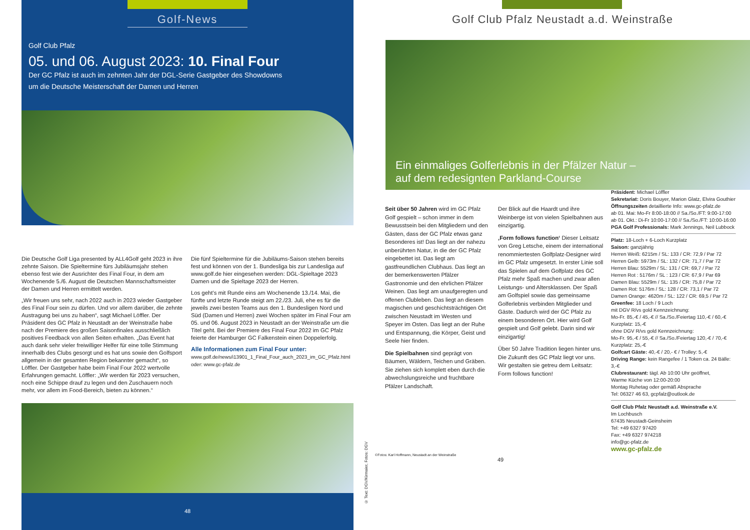Golf-News
Golf Club Pfalz
05. und 06. August 2023: 10. Final Four
Der GC Pfalz ist auch im zehnten Jahr der DGL-Serie Gastgeber des Showdowns
um die Deutsche Meisterschaft der Damen und Herren
Die Deutsche Golf Liga presented by ALL4Golf geht 2023 in ihre zehnte Saison. Die Spieltermine fürs Jubiläumsjahr stehen ebenso fest wie der Ausrichter des Final Four, in dem am Wochenende 5./6. August die Deutschen Mannschaftsmeister der Damen und Herren ermittelt werden.
„Wir freuen uns sehr, nach 2022 auch in 2023 wieder Gastgeber des Final Four sein zu dürfen. Und vor allem darüber, die zehnte Austragung bei uns zu haben“, sagt Michael Löffler. Der Präsident des GC Pfalz in Neustadt an der Weinstraße habe nach der Premiere des großen Saisonfinales ausschließlich positives Feedback von allen Seiten erhalten. „Das Event hat auch dank sehr vieler freiwilliger Helfer für eine tolle Stimmung innerhalb des Clubs gesorgt und es hat uns sowie den Golfsport allgemein in der gesamten Region bekannter gemacht“, so Löffler. Der Gastgeber habe beim Final Four 2022 wertvolle Erfahrungen gemacht. Löffler: „Wir werden für 2023 versuchen, noch eine Schippe drauf zu legen und den Zuschauern noch mehr, vor allem im Food-Bereich, bieten zu können.“
Die fünf Spieltermine für die Jubiläums-Saison stehen bereits fest und können von der 1. Bundesliga bis zur Landesliga auf www.golf.de hier eingesehen werden: DGL-Spieltage 2023 Damen und die Spieltage 2023 der Herren.
Los geht’s mit Runde eins am Wochenende 13./14. Mai, die fünfte und letzte Runde steigt am 22./23. Juli, ehe es für die jeweils zwei besten Teams aus den 1. Bundesligen Nord und Süd (Damen und Herren) zwei Wochen später im Final Four am 05. und 06. August 2023 in Neustadt an der Weinstraße um die Titel geht. Bei der Premiere des Final Four 2022 im GC Pfalz feierte der Hamburger GC Falkenstein einen Doppelerfolg.
Alle Informationen zum Final Four unter:
www.golf.de/news/i13901_1_Final_Four_auch_2023_im_GC_Pfalz.html
oder: www.gc-pfalz.de
48
© Text: DGV/Kirmaier, Fotos: DGV
Golf Club Pfalz Neustadt a.d. Weinstraße
Ein einmaliges Golferlebnis in der Pfälzer Natur –
auf dem redesignten Parkland-Course
Seit über 50 Jahren wird im GC Pfalz Golf gespielt – schon immer in dem Bewusstsein bei den Mitgliedern und den Gästen, dass der GC Pfalz etwas ganz Besonderes ist! Das liegt an der nahezu unberührten Natur, in die der GC Pfalz eingebettet ist. Das liegt am gastfreundlichen Clubhaus. Das liegt an der bemerkenswerten Pfälzer Gastronomie und den ehrlichen Pfälzer Weinen. Das liegt am unaufgeregten und offenen Clubleben. Das liegt an diesem magischen und geschichtsträchtigen Ort zwischen Neustadt im Westen und Speyer im Osten. Das liegt an der Ruhe und Entspannung, die Körper, Geist und Seele hier finden.
Die Spielbahnen sind geprägt von Bäumen, Wäldern, Teichen und Gräben. Sie ziehen sich komplett eben durch die abwechslungsreiche und fruchtbare Pfälzer Landschaft.
Der Blick auf die Haardt und ihre Weinberge ist von vielen Spielbahnen aus einzigartig.
‚Form follows function‘ Dieser Leitsatz von Greg Letsche, einem der international renommiertesten Golfplatz-Designer wird im GC Pfalz umgesetzt. In erster Linie soll das Spielen auf dem Golfplatz des GC Pfalz mehr Spaß machen und zwar allen Leistungs- und Altersklassen. Der Spaß am Golfspiel sowie das gemeinsame Golferlebnis verbinden Mitglieder und Gäste. Dadurch wird der GC Pfalz zu einem besonderen Ort. Hier wird Golf gespielt und Golf gelebt. Darin sind wir einzigartig!
Über 50 Jahre Tradition liegen hinter uns. Die Zukunft des GC Pfalz liegt vor uns. Wir gestalten sie getreu dem Leitsatz: Form follows function!
Präsident: Michael Löffler
Sekretariat: Doris Bouyer, Marion Glatz, Elvira Gouthier
Öffnungszeiten detaillierte Info: www.gc-pfalz.de
ab 01. Mai: Mo-Fr 8:00-18:00 // Sa./So./FT: 9:00-17:00
ab 01. Okt.: Di-Fr 10:00-17:00 // Sa./So./FT: 10:00-16:00
PGA Golf Professionals: Mark Jennings, Neil Lubbock
Platz: 18-Loch + 6-Loch Kurzplatz
Saison: ganzjährig
Herren Weiß: 6215m / SL: 133 / CR: 72,9 / Par 72
Herren Gelb: 5973m / SL: 132 / CR: 71,7 / Par 72
Herren Blau: 5529m / SL: 131 / CR: 69,7 / Par 72
Herren Rot : 5176m / SL : 123 / CR: 67,9 / Par 69
Damen Blau: 5529m / SL: 135 / CR: 75,8 / Par 72
Damen Rot: 5176m / SL: 128 / CR: 73,1 / Par 72
Damen Orange: 4620m / SL: 122 / CR: 69,5 / Par 72
Greenfee: 18 Loch / 9 Loch
mit DGV R/vs gold Kennzeichnung:
Mo-Fr. 85,-€ / 45,-€ // Sa./So./Feiertag 110,-€ / 60,-€
Kurzplatz: 15,-€
ohne DGV R/vs gold Kennzeichnung:
Mo-Fr. 95,-€ / 55,-€ // Sa./So./Feiertag 120,-€ / 70,-€
Kurzplatz: 25,-€
Golfcart Gäste: 40,-€ / 20,- € / Trolley: 5,-€
Driving Range: kein Rangefee / 1 Token ca. 24 Bälle: 3,-€
Clubrestaurant: tägl. Ab 10:00 Uhr geöffnet,
Warme Küche von 12:00-20:00
Montag Ruhetag oder gemäß Absprache
Tel: 06327 46 63, gcpfalz@outlook.de
Golf Club Pfalz Neustadt a.d. Weinstraße e.V.
Im Lochbusch
67435 Neustadt-Geinsheim
Tel: +49 6327 97420
Fax: +49 6327 974218
info@gc-pfalz.de
www.gc-pfalz.de
©Fotos: Karl Hoffmann, Neustadt an der Weinstraße
49